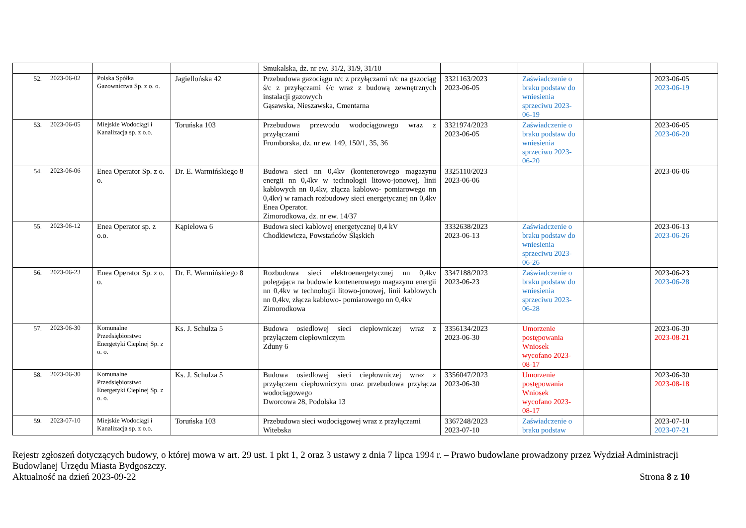| | | | | Smukalska, dz. nr ew. 31/2, 31/9, 31/10 | | | | |
| 52. | 2023-06-02 | Polska Spółka Gazownictwa Sp. z o. o. | Jagiellońska 42 | Przebudowa gazociągu n/c z przyłączami n/c na gazociąg ś/c z przyłączami ś/c wraz z budową zewnętrznych instalacji gazowych Gąsawska, Nieszawska, Cmentarna | 3321163/2023 2023-06-05 | Zaświadczenie o braku podstaw do wniesienia sprzeciwu 2023-06-19 | | 2023-06-05 2023-06-19 |
| 53. | 2023-06-05 | Miejskie Wodociągi i Kanalizacja sp. z o.o. | Toruńska 103 | Przebudowa przewodu wodociągowego wraz z przyłączami Fromborska, dz. nr ew. 149, 150/1, 35, 36 | 3321974/2023 2023-06-05 | Zaświadczenie o braku podstaw do wniesienia sprzeciwu 2023-06-20 | | 2023-06-05 2023-06-20 |
| 54. | 2023-06-06 | Enea Operator Sp. z o. o. | Dr. E. Warmińskiego 8 | Budowa sieci nn 0,4kv (kontenerowego magazynu energii nn 0,4kv w technologii litowo-jonowej, linii kablowych nn 0,4kv, złącza kablowo- pomiarowego nn 0,4kv) w ramach rozbudowy sieci energetycznej nn 0,4kv Enea Operator. Zimorodkowa, dz. nr ew. 14/37 | 3325110/2023 2023-06-06 | | | 2023-06-06 |
| 55. | 2023-06-12 | Enea Operator sp. z o.o. | Kąpielowa 6 | Budowa sieci kablowej energetycznej 0,4 kV Chodkiewicza, Powstańców Śląskich | 3332638/2023 2023-06-13 | Zaświadczenie o braku podstaw do wniesienia sprzeciwu 2023-06-26 | | 2023-06-13 2023-06-26 |
| 56. | 2023-06-23 | Enea Operator Sp. z o. o. | Dr. E. Warmińskiego 8 | Rozbudowa sieci elektroenergetycznej nn 0,4kv polegająca na budowie kontenerowego magazynu energii nn 0,4kv w technologii litowo-jonowej, linii kablowych nn 0,4kv, złącza kablowo- pomiarowego nn 0,4kv Zimorodkowa | 3347188/2023 2023-06-23 | Zaświadczenie o braku podstaw do wniesienia sprzeciwu 2023-06-28 | | 2023-06-23 2023-06-28 |
| 57. | 2023-06-30 | Komunalne Przedsiębiorstwo Energetyki Cieplnej Sp. z o. o. | Ks. J. Schulza 5 | Budowa osiedlowej sieci ciepłowniczej wraz z przyłączem ciepłowniczym Zduny 6 | 3356134/2023 2023-06-30 | Umorzenie postępowania Wniosek wycofano 2023-08-17 | | 2023-06-30 2023-08-21 |
| 58. | 2023-06-30 | Komunalne Przedsiębiorstwo Energetyki Cieplnej Sp. z o. o. | Ks. J. Schulza 5 | Budowa osiedlowej sieci ciepłowniczej wraz z przyłączem ciepłowniczym oraz przebudowa przyłącza wodociągowego Dworcowa 28, Podolska 13 | 3356047/2023 2023-06-30 | Umorzenie postępowania Wniosek wycofano 2023-08-17 | | 2023-06-30 2023-08-18 |
| 59. | 2023-07-10 | Miejskie Wodociągi i Kanalizacja sp. z o.o. | Toruńska 103 | Przebudowa sieci wodociągowej wraz z przyłączami Witebska | 3367248/2023 2023-07-10 | Zaświadczenie o braku podstaw | | 2023-07-10 2023-07-21 |
Rejestr zgłoszeń dotyczących budowy, o której mowa w art. 29 ust. 1 pkt 1, 2 oraz 3 ustawy z dnia 7 lipca 1994 r. – Prawo budowlane prowadzony przez Wydział Administracji Budowlanej Urzędu Miasta Bydgoszczy.
Aktualność na dzień 2023-09-22 Strona 8 z 10